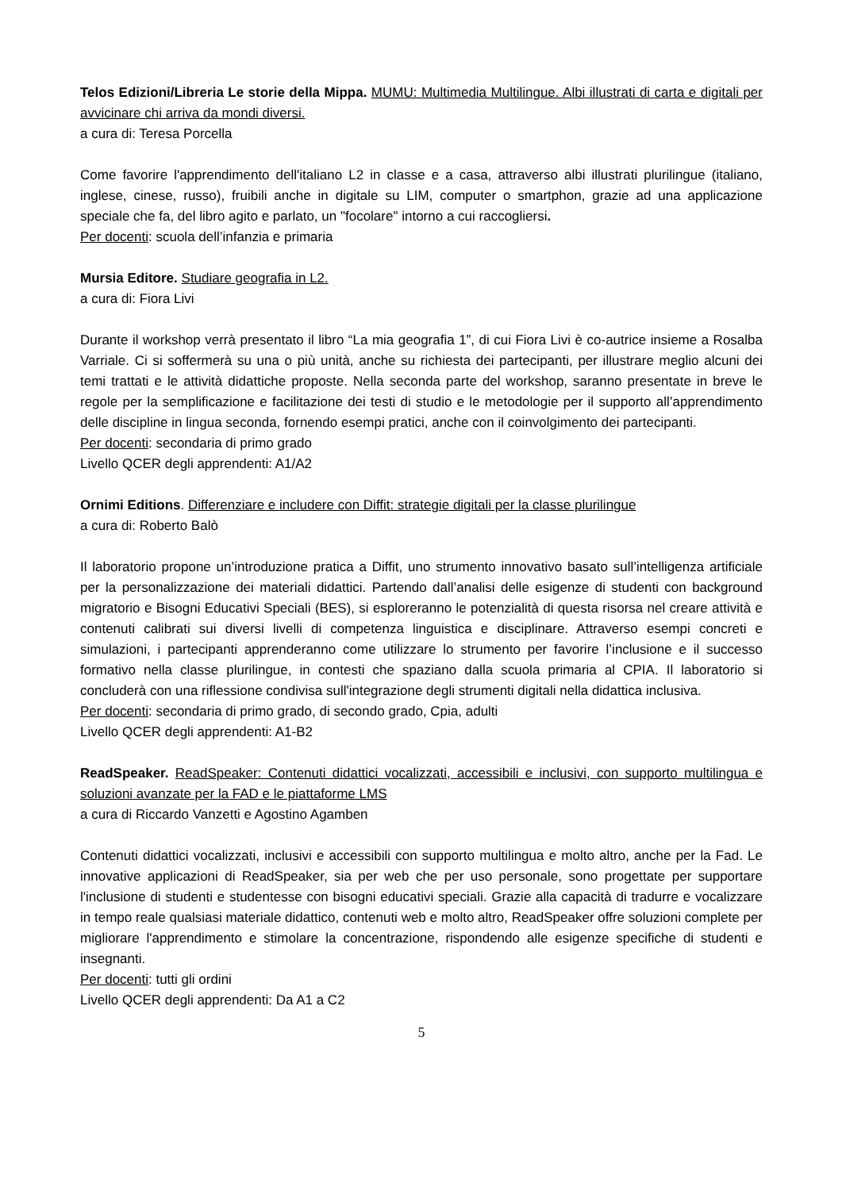Telos Edizioni/Libreria Le storie della Mippa. MUMU: Multimedia Multilingue. Albi illustrati di carta e digitali per avvicinare chi arriva da mondi diversi.
a cura di: Teresa Porcella
Come favorire l'apprendimento dell'italiano L2 in classe e a casa, attraverso albi illustrati plurilingue (italiano, inglese, cinese, russo), fruibili anche in digitale su LIM, computer o smartphon, grazie ad una applicazione speciale che fa, del libro agito e parlato, un "focolare" intorno a cui raccogliersi.
Per docenti: scuola dell’infanzia e primaria
Mursia Editore. Studiare geografia in L2.
a cura di: Fiora Livi
Durante il workshop verrà presentato il libro “La mia geografia 1”, di cui Fiora Livi è co-autrice insieme a Rosalba Varriale. Ci si soffermerà su una o più unità, anche su richiesta dei partecipanti, per illustrare meglio alcuni dei temi trattati e le attività didattiche proposte. Nella seconda parte del workshop, saranno presentate in breve le regole per la semplificazione e facilitazione dei testi di studio e le metodologie per il supporto all’apprendimento delle discipline in lingua seconda, fornendo esempi pratici, anche con il coinvolgimento dei partecipanti.
Per docenti: secondaria di primo grado
Livello QCER degli apprendenti: A1/A2
Ornimi Editions. Differenziare e includere con Diffit: strategie digitali per la classe plurilingue
a cura di: Roberto Balò
Il laboratorio propone un’introduzione pratica a Diffit, uno strumento innovativo basato sull’intelligenza artificiale per la personalizzazione dei materiali didattici. Partendo dall’analisi delle esigenze di studenti con background migratorio e Bisogni Educativi Speciali (BES), si esploreranno le potenzialità di questa risorsa nel creare attività e contenuti calibrati sui diversi livelli di competenza linguistica e disciplinare. Attraverso esempi concreti e simulazioni, i partecipanti apprenderanno come utilizzare lo strumento per favorire l’inclusione e il successo formativo nella classe plurilingue, in contesti che spaziano dalla scuola primaria al CPIA. Il laboratorio si concluderà con una riflessione condivisa sull'integrazione degli strumenti digitali nella didattica inclusiva.
Per docenti: secondaria di primo grado, di secondo grado, Cpia, adulti
Livello QCER degli apprendenti: A1-B2
ReadSpeaker. ReadSpeaker: Contenuti didattici vocalizzati, accessibili e inclusivi, con supporto multilingua e soluzioni avanzate per la FAD e le piattaforme LMS
a cura di Riccardo Vanzetti e Agostino Agamben
Contenuti didattici vocalizzati, inclusivi e accessibili con supporto multilingua e molto altro, anche per la Fad. Le innovative applicazioni di ReadSpeaker, sia per web che per uso personale, sono progettate per supportare l'inclusione di studenti e studentesse con bisogni educativi speciali. Grazie alla capacità di tradurre e vocalizzare in tempo reale qualsiasi materiale didattico, contenuti web e molto altro, ReadSpeaker offre soluzioni complete per migliorare l'apprendimento e stimolare la concentrazione, rispondendo alle esigenze specifiche di studenti e insegnanti.
Per docenti: tutti gli ordini
Livello QCER degli apprendenti: Da A1 a C2
5